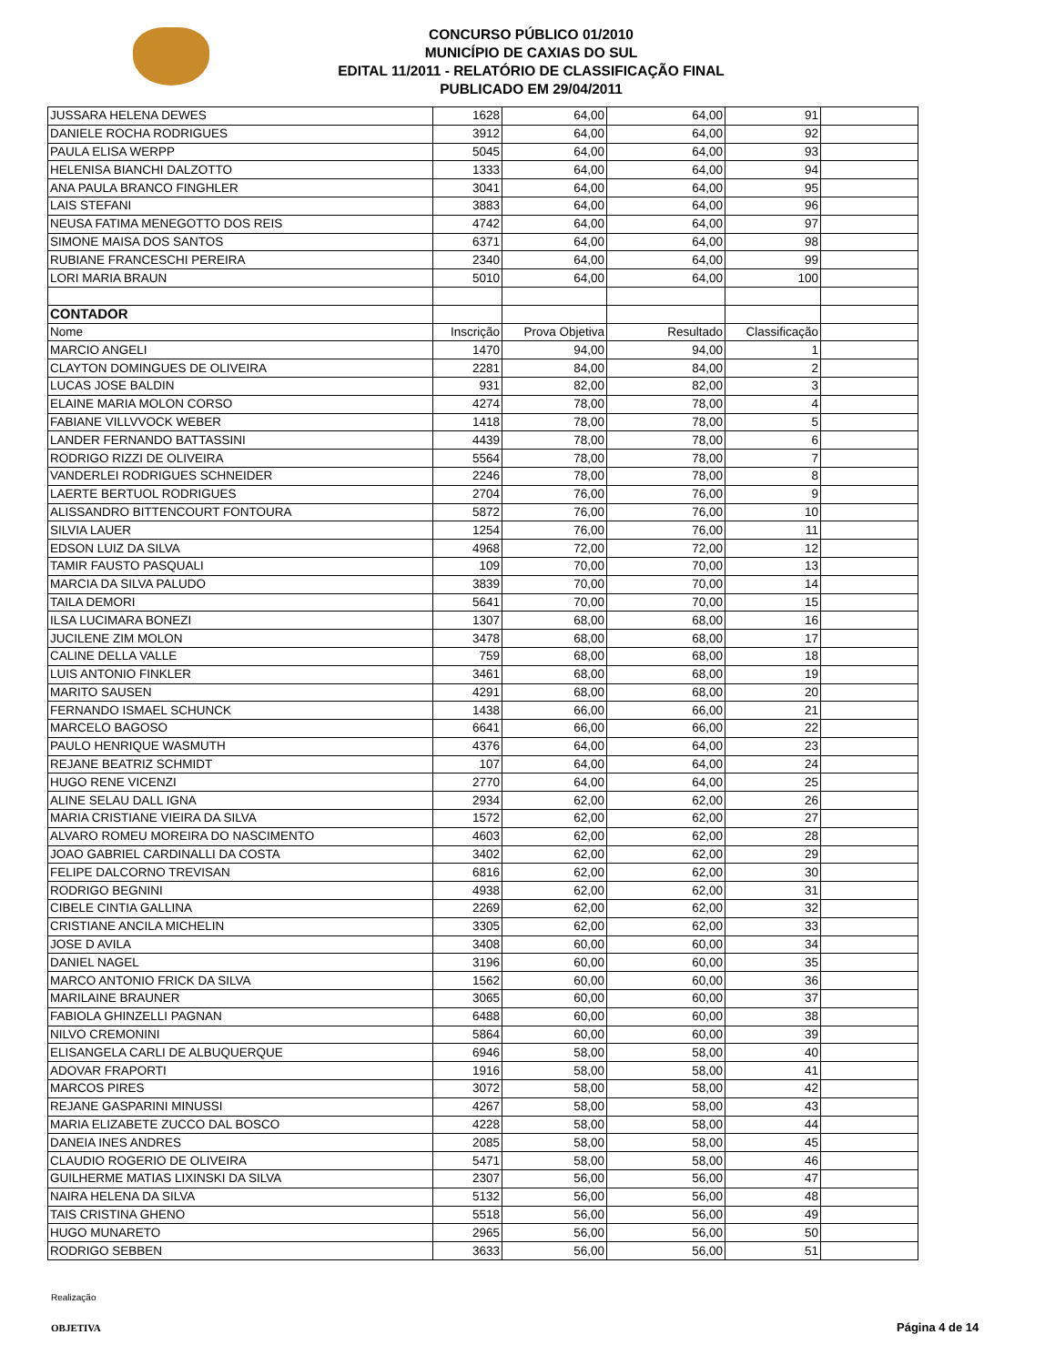CONCURSO PÚBLICO 01/2010
MUNICÍPIO DE CAXIAS DO SUL
EDITAL 11/2011 - RELATÓRIO DE CLASSIFICAÇÃO FINAL
PUBLICADO EM 29/04/2011
| JUSSARA HELENA DEWES | 1628 | 64,00 | 64,00 | 91 | |
| DANIELE ROCHA RODRIGUES | 3912 | 64,00 | 64,00 | 92 | |
| PAULA ELISA WERPP | 5045 | 64,00 | 64,00 | 93 | |
| HELENISA BIANCHI DALZOTTO | 1333 | 64,00 | 64,00 | 94 | |
| ANA PAULA BRANCO FINGHLER | 3041 | 64,00 | 64,00 | 95 | |
| LAIS STEFANI | 3883 | 64,00 | 64,00 | 96 | |
| NEUSA FATIMA MENEGOTTO DOS REIS | 4742 | 64,00 | 64,00 | 97 | |
| SIMONE MAISA DOS SANTOS | 6371 | 64,00 | 64,00 | 98 | |
| RUBIANE FRANCESCHI PEREIRA | 2340 | 64,00 | 64,00 | 99 | |
| LORI MARIA BRAUN | 5010 | 64,00 | 64,00 | 100 | |
| CONTADOR | | | | | |
| Nome | Inscrição | Prova Objetiva | Resultado | Classificação | |
| MARCIO ANGELI | 1470 | 94,00 | 94,00 | 1 | |
| CLAYTON DOMINGUES DE OLIVEIRA | 2281 | 84,00 | 84,00 | 2 | |
| LUCAS JOSE BALDIN | 931 | 82,00 | 82,00 | 3 | |
| ELAINE MARIA MOLON CORSO | 4274 | 78,00 | 78,00 | 4 | |
| FABIANE VILLVVOCK WEBER | 1418 | 78,00 | 78,00 | 5 | |
| LANDER FERNANDO BATTASSINI | 4439 | 78,00 | 78,00 | 6 | |
| RODRIGO RIZZI DE OLIVEIRA | 5564 | 78,00 | 78,00 | 7 | |
| VANDERLEI RODRIGUES SCHNEIDER | 2246 | 78,00 | 78,00 | 8 | |
| LAERTE BERTUOL RODRIGUES | 2704 | 76,00 | 76,00 | 9 | |
| ALISSANDRO BITTENCOURT FONTOURA | 5872 | 76,00 | 76,00 | 10 | |
| SILVIA LAUER | 1254 | 76,00 | 76,00 | 11 | |
| EDSON LUIZ DA SILVA | 4968 | 72,00 | 72,00 | 12 | |
| TAMIR FAUSTO PASQUALI | 109 | 70,00 | 70,00 | 13 | |
| MARCIA DA SILVA PALUDO | 3839 | 70,00 | 70,00 | 14 | |
| TAILA DEMORI | 5641 | 70,00 | 70,00 | 15 | |
| ILSA LUCIMARA BONEZI | 1307 | 68,00 | 68,00 | 16 | |
| JUCILENE ZIM MOLON | 3478 | 68,00 | 68,00 | 17 | |
| CALINE DELLA VALLE | 759 | 68,00 | 68,00 | 18 | |
| LUIS ANTONIO FINKLER | 3461 | 68,00 | 68,00 | 19 | |
| MARITO SAUSEN | 4291 | 68,00 | 68,00 | 20 | |
| FERNANDO ISMAEL SCHUNCK | 1438 | 66,00 | 66,00 | 21 | |
| MARCELO BAGOSO | 6641 | 66,00 | 66,00 | 22 | |
| PAULO HENRIQUE WASMUTH | 4376 | 64,00 | 64,00 | 23 | |
| REJANE BEATRIZ SCHMIDT | 107 | 64,00 | 64,00 | 24 | |
| HUGO RENE VICENZI | 2770 | 64,00 | 64,00 | 25 | |
| ALINE SELAU DALL IGNA | 2934 | 62,00 | 62,00 | 26 | |
| MARIA CRISTIANE VIEIRA DA SILVA | 1572 | 62,00 | 62,00 | 27 | |
| ALVARO ROMEU MOREIRA DO NASCIMENTO | 4603 | 62,00 | 62,00 | 28 | |
| JOAO GABRIEL CARDINALLI DA COSTA | 3402 | 62,00 | 62,00 | 29 | |
| FELIPE DALCORNO TREVISAN | 6816 | 62,00 | 62,00 | 30 | |
| RODRIGO BEGNINI | 4938 | 62,00 | 62,00 | 31 | |
| CIBELE CINTIA GALLINA | 2269 | 62,00 | 62,00 | 32 | |
| CRISTIANE ANCILA MICHELIN | 3305 | 62,00 | 62,00 | 33 | |
| JOSE D AVILA | 3408 | 60,00 | 60,00 | 34 | |
| DANIEL NAGEL | 3196 | 60,00 | 60,00 | 35 | |
| MARCO ANTONIO FRICK DA SILVA | 1562 | 60,00 | 60,00 | 36 | |
| MARILAINE BRAUNER | 3065 | 60,00 | 60,00 | 37 | |
| FABIOLA GHINZELLI PAGNAN | 6488 | 60,00 | 60,00 | 38 | |
| NILVO CREMONINI | 5864 | 60,00 | 60,00 | 39 | |
| ELISANGELA CARLI DE ALBUQUERQUE | 6946 | 58,00 | 58,00 | 40 | |
| ADOVAR FRAPORTI | 1916 | 58,00 | 58,00 | 41 | |
| MARCOS PIRES | 3072 | 58,00 | 58,00 | 42 | |
| REJANE GASPARINI MINUSSI | 4267 | 58,00 | 58,00 | 43 | |
| MARIA ELIZABETE ZUCCO DAL BOSCO | 4228 | 58,00 | 58,00 | 44 | |
| DANEIA INES ANDRES | 2085 | 58,00 | 58,00 | 45 | |
| CLAUDIO ROGERIO DE OLIVEIRA | 5471 | 58,00 | 58,00 | 46 | |
| GUILHERME MATIAS LIXINSKI DA SILVA | 2307 | 56,00 | 56,00 | 47 | |
| NAIRA HELENA DA SILVA | 5132 | 56,00 | 56,00 | 48 | |
| TAIS CRISTINA GHENO | 5518 | 56,00 | 56,00 | 49 | |
| HUGO MUNARETO | 2965 | 56,00 | 56,00 | 50 | |
| RODRIGO SEBBEN | 3633 | 56,00 | 56,00 | 51 | |
Realização
OBJETIVA
Página 4 de 14